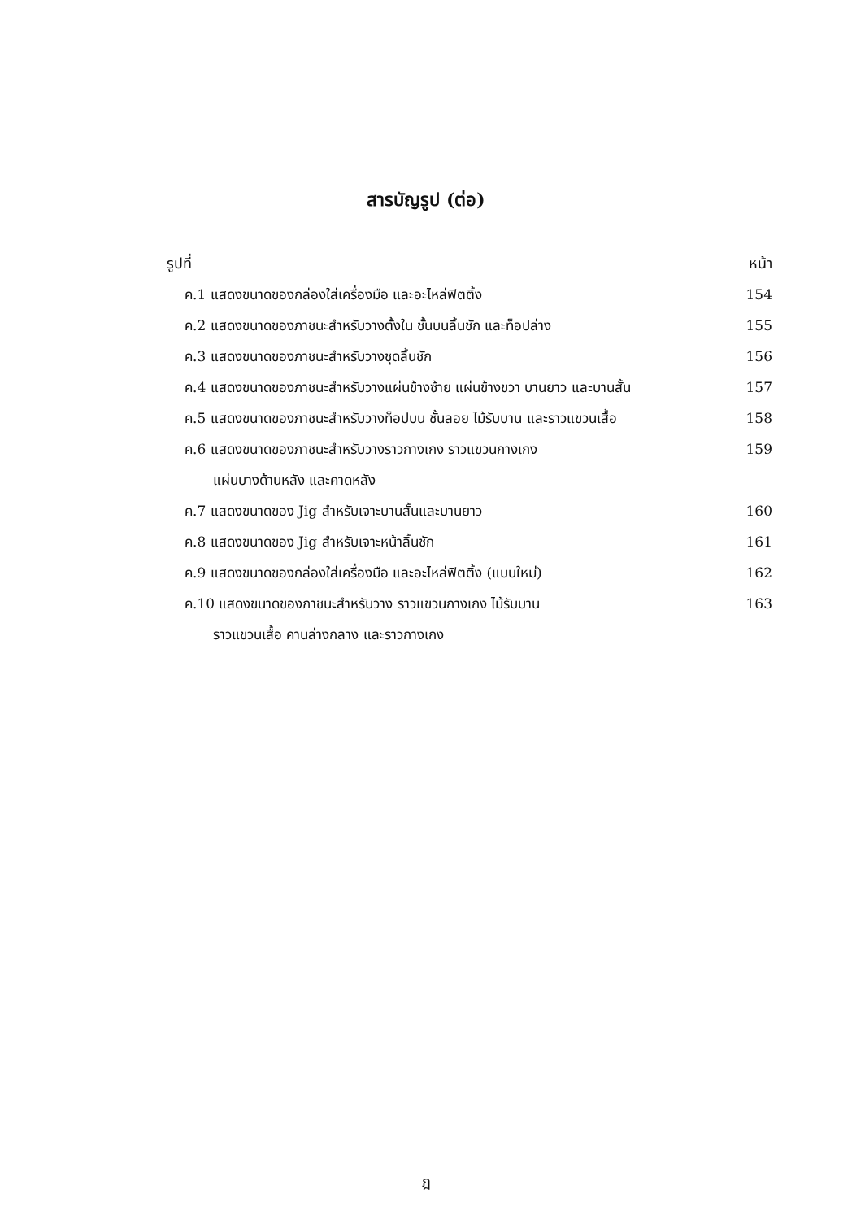สารบัญรูป (ต่อ)
รูปที่ หน้า
ค.1 แสดงขนาดของกล่องใส่เครื่องมือ และอะไหล่ฟิตติ้ง 154
ค.2 แสดงขนาดของภาชนะสำหรับวางตั้งใน ชั้นบนลิ้นชัก และท็อปล่าง 155
ค.3 แสดงขนาดของภาชนะสำหรับวางชุดลิ้นชัก 156
ค.4 แสดงขนาดของภาชนะสำหรับวางแผ่นข้างซ้าย แผ่นข้างขวา บานยาว และบานสั้น 157
ค.5 แสดงขนาดของภาชนะสำหรับวางท็อปบน ชั้นลอย ไม้รับบาน และราวแขวนเสื้อ 158
ค.6 แสดงขนาดของภาชนะสำหรับวางราวกางเกง ราวแขวนกางเกง 159
แผ่นบางด้านหลัง และคาดหลัง
ค.7 แสดงขนาดของ Jig สำหรับเจาะบานสั้นและบานยาว 160
ค.8 แสดงขนาดของ Jig สำหรับเจาะหน้าลิ้นชัก 161
ค.9 แสดงขนาดของกล่องใส่เครื่องมือ และอะไหล่ฟิตติ้ง (แบบใหม่) 162
ค.10 แสดงขนาดของภาชนะสำหรับวาง ราวแขวนกางเกง ไม้รับบาน 163
ราวแขวนเสื้อ คานล่างกลาง และราวกางเกง
ฎ